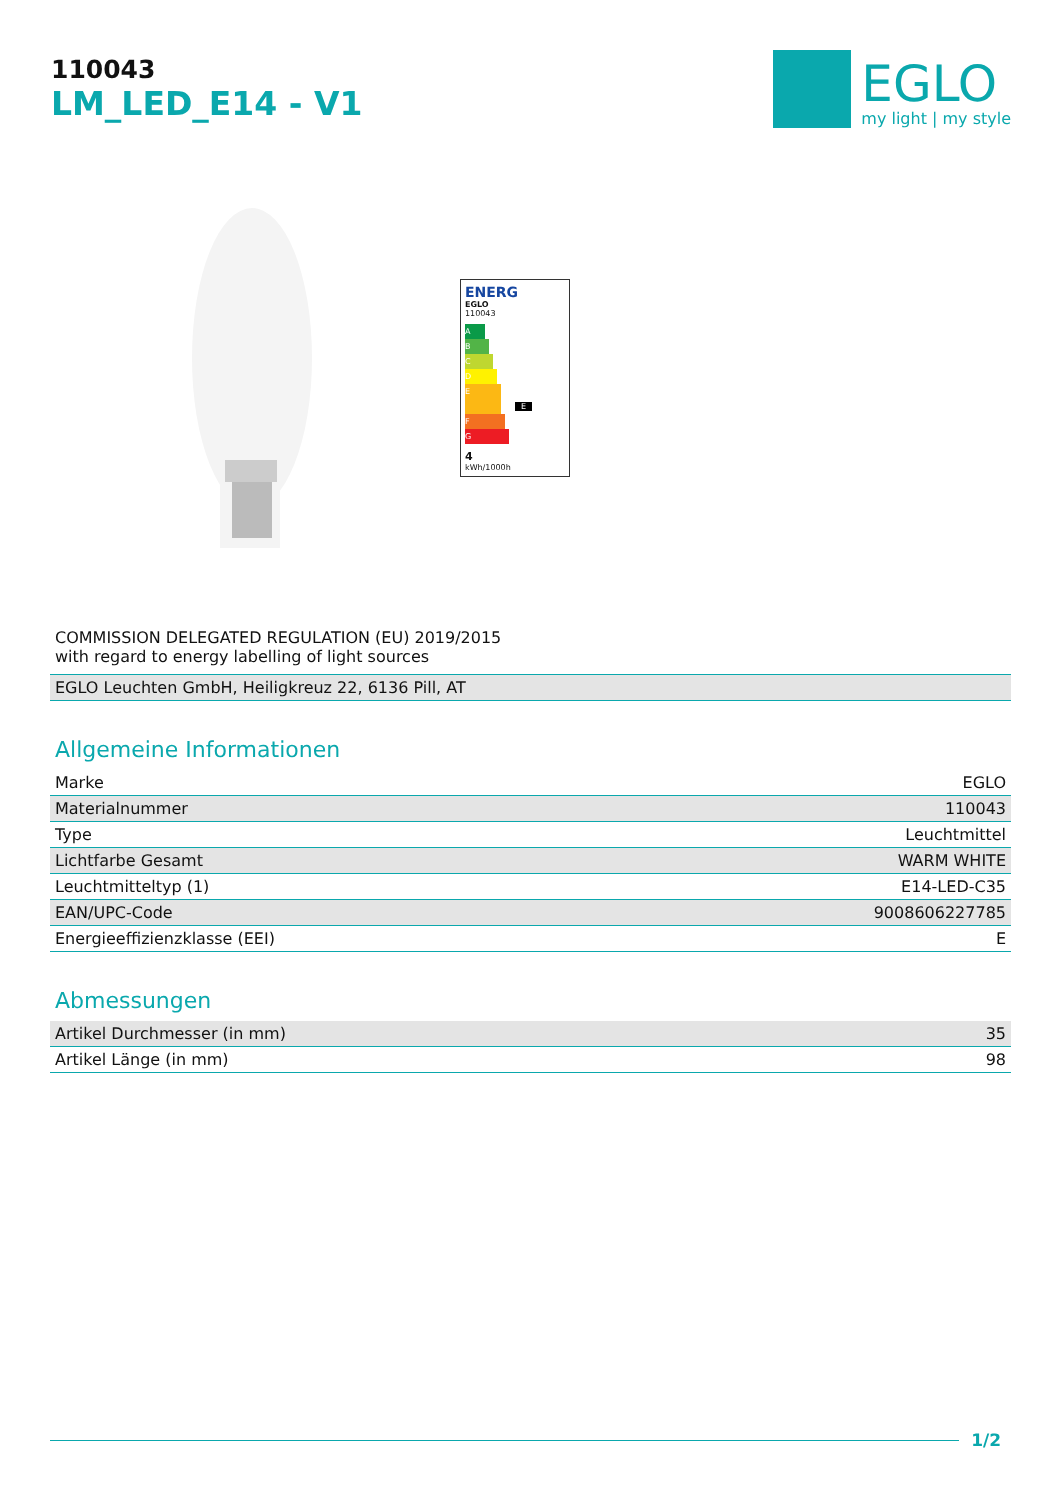110043
LM_LED_E14 - V1
EGLO
my light | my style
ENERG
EGLO
110043
A
B
C
D
E E
F
G
4
kWh/1000h
COMMISSION DELEGATED REGULATION (EU) 2019/2015
with regard to energy labelling of light sources
| EGLO Leuchten GmbH, Heiligkreuz 22, 6136 Pill, AT |
Allgemeine Informationen
| Marke | EGLO |
| Materialnummer | 110043 |
| Type | Leuchtmittel |
| Lichtfarbe Gesamt | WARM WHITE |
| Leuchtmitteltyp (1) | E14-LED-C35 |
| EAN/UPC-Code | 9008606227785 |
| Energieeffizienzklasse (EEI) | E |
Abmessungen
| Artikel Durchmesser (in mm) | 35 |
| Artikel Länge (in mm) | 98 |
1/2